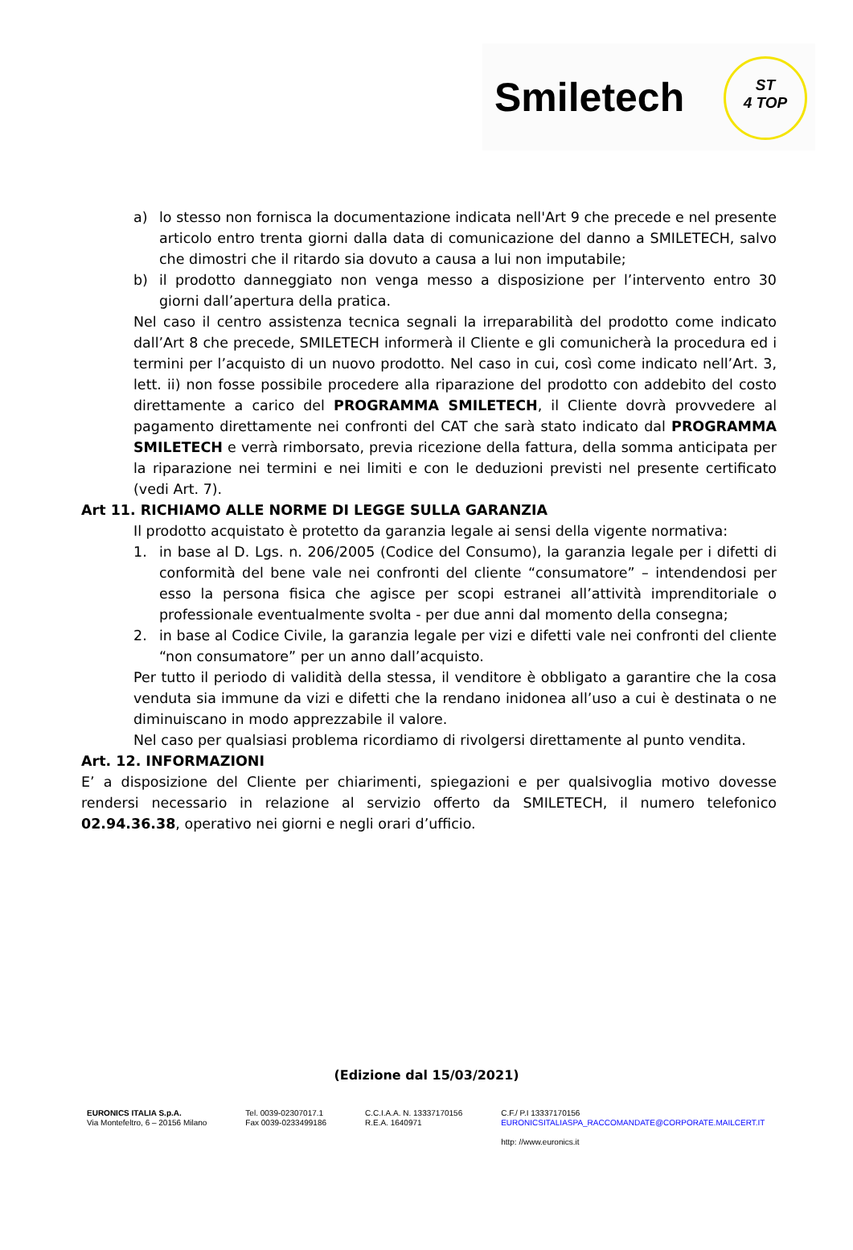Smiletech
ST
4 TOP
a) lo stesso non fornisca la documentazione indicata nell'Art 9 che precede e nel presente articolo entro trenta giorni dalla data di comunicazione del danno a SMILETECH, salvo che dimostri che il ritardo sia dovuto a causa a lui non imputabile;
b) il prodotto danneggiato non venga messo a disposizione per l’intervento entro 30 giorni dall’apertura della pratica.
Nel caso il centro assistenza tecnica segnali la irreparabilità del prodotto come indicato dall’Art 8 che precede, SMILETECH informerà il Cliente e gli comunicherà la procedura ed i termini per l’acquisto di un nuovo prodotto. Nel caso in cui, così come indicato nell’Art. 3, lett. ii) non fosse possibile procedere alla riparazione del prodotto con addebito del costo direttamente a carico del PROGRAMMA SMILETECH, il Cliente dovrà provvedere al pagamento direttamente nei confronti del CAT che sarà stato indicato dal PROGRAMMA SMILETECH e verrà rimborsato, previa ricezione della fattura, della somma anticipata per la riparazione nei termini e nei limiti e con le deduzioni previsti nel presente certificato (vedi Art. 7).
Art 11. RICHIAMO ALLE NORME DI LEGGE SULLA GARANZIA
Il prodotto acquistato è protetto da garanzia legale ai sensi della vigente normativa:
1. in base al D. Lgs. n. 206/2005 (Codice del Consumo), la garanzia legale per i difetti di conformità del bene vale nei confronti del cliente “consumatore” – intendendosi per esso la persona fisica che agisce per scopi estranei all’attività imprenditoriale o professionale eventualmente svolta - per due anni dal momento della consegna;
2. in base al Codice Civile, la garanzia legale per vizi e difetti vale nei confronti del cliente “non consumatore” per un anno dall’acquisto.
Per tutto il periodo di validità della stessa, il venditore è obbligato a garantire che la cosa venduta sia immune da vizi e difetti che la rendano inidonea all’uso a cui è destinata o ne diminuiscano in modo apprezzabile il valore.
Nel caso per qualsiasi problema ricordiamo di rivolgersi direttamente al punto vendita.
Art. 12. INFORMAZIONI
E’ a disposizione del Cliente per chiarimenti, spiegazioni e per qualsivoglia motivo dovesse rendersi necessario in relazione al servizio offerto da SMILETECH, il numero telefonico 02.94.36.38, operativo nei giorni e negli orari d’ufficio.
(Edizione dal 15/03/2021)
EURONICS ITALIA S.p.A.
Via Montefeltro, 6 – 20156 Milano
Tel. 0039-02307017.1
Fax 0039-0233499186
C.C.I.A.A. N. 13337170156
R.E.A. 1640971
C.F./ P.I 13337170156
EURONICSITALIASPA_RACCOMANDATE@CORPORATE.MAILCERT.IT
http: //www.euronics.it